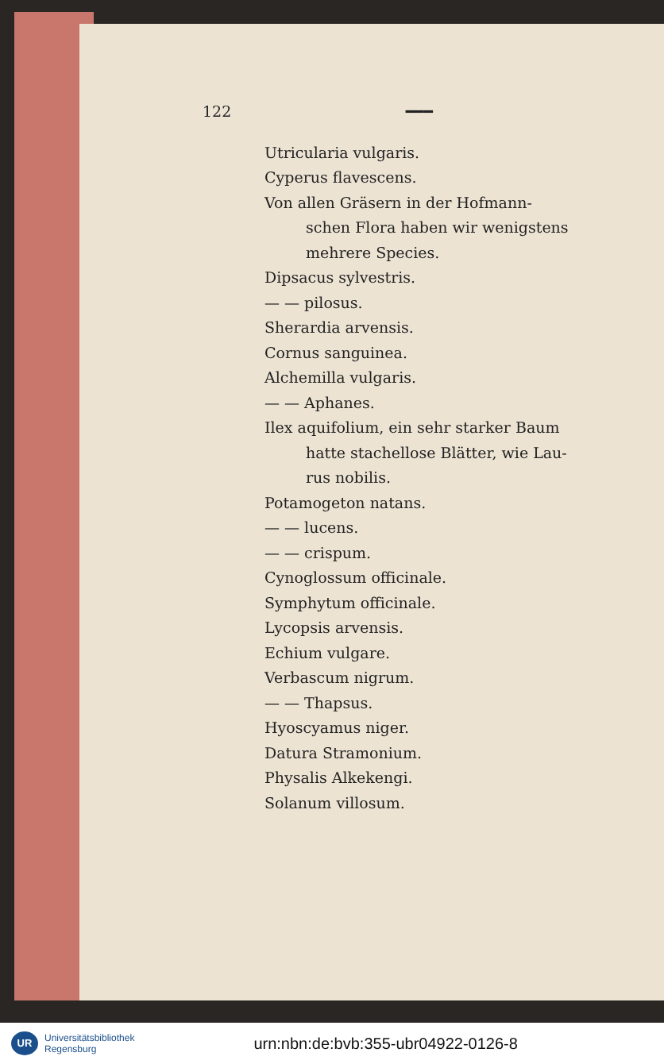122 ━━━
Utricularia vulgaris.
Cyperus flavescens.
Von allen Gräsern in der Hofmann-
schen Flora haben wir wenigstens
mehrere Species.
Dipsacus sylvestris.
— — pilosus.
Sherardia arvensis.
Cornus sanguinea.
Alchemilla vulgaris.
— — Aphanes.
Ilex aquifolium, ein sehr starker Baum
hatte stachellose Blätter, wie Lau-
rus nobilis.
Potamogeton natans.
— — lucens.
— — crispum.
Cynoglossum officinale.
Symphytum officinale.
Lycopsis arvensis.
Echium vulgare.
Verbascum nigrum.
— — Thapsus.
Hyoscyamus niger.
Datura Stramonium.
Physalis Alkekengi.
Solanum villosum.
UR
Universitätsbibliothek
Regensburg
urn:nbn:de:bvb:355-ubr04922-0126-8